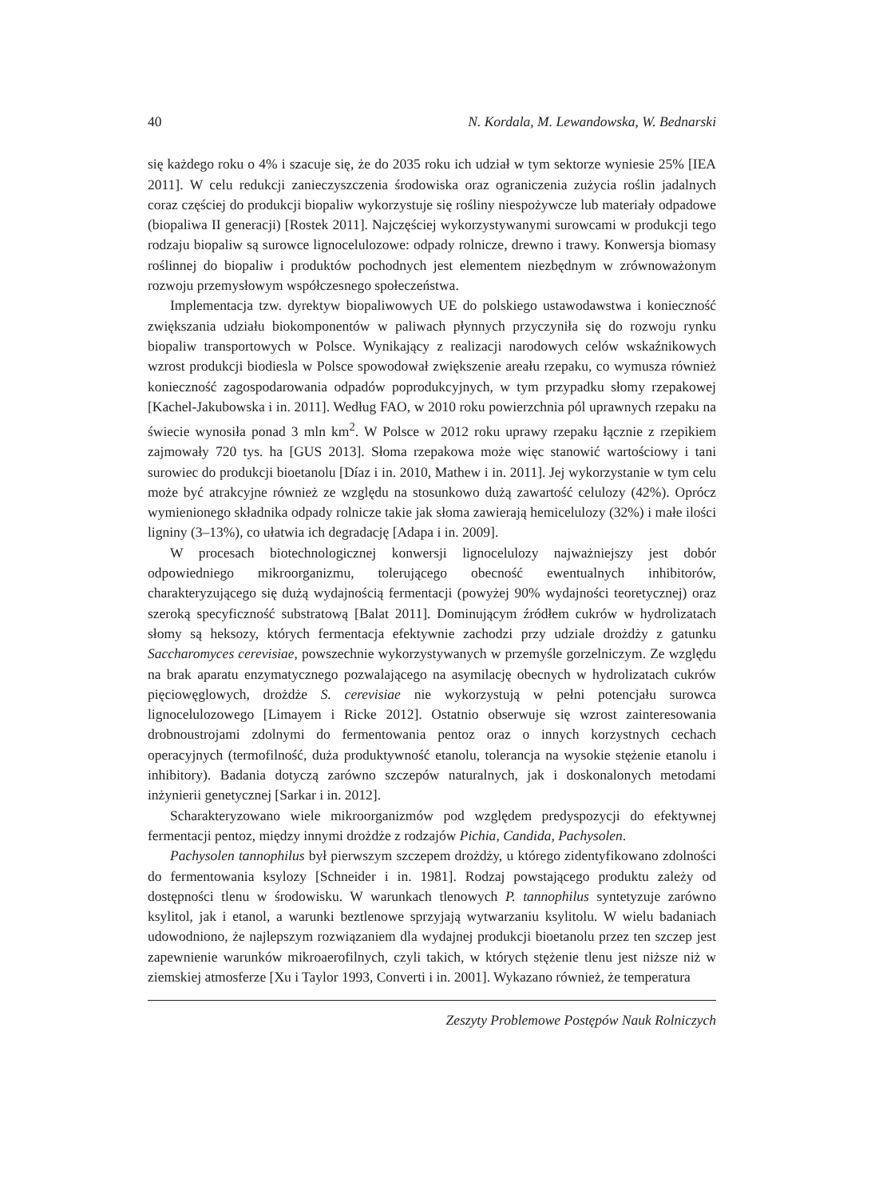40 N. Kordala, M. Lewandowska, W. Bednarski
się każdego roku o 4% i szacuje się, że do 2035 roku ich udział w tym sektorze wyniesie 25% [IEA 2011]. W celu redukcji zanieczyszczenia środowiska oraz ograniczenia zużycia roślin jadalnych coraz częściej do produkcji biopaliw wykorzystuje się rośliny niespożywcze lub materiały odpadowe (biopaliwa II generacji) [Rostek 2011]. Najczęściej wykorzystywanymi surowcami w produkcji tego rodzaju biopaliw są surowce lignocelulozowe: odpady rolnicze, drewno i trawy. Konwersja biomasy roślinnej do biopaliw i produktów pochodnych jest elementem niezbędnym w zrównoważonym rozwoju przemysłowym współczesnego społeczeństwa.
Implementacja tzw. dyrektyw biopaliwowych UE do polskiego ustawodawstwa i konieczność zwiększania udziału biokomponentów w paliwach płynnych przyczyniła się do rozwoju rynku biopaliw transportowych w Polsce. Wynikający z realizacji narodowych celów wskaźnikowych wzrost produkcji biodiesla w Polsce spowodował zwiększenie areału rzepaku, co wymusza również konieczność zagospodarowania odpadów poprodukcyjnych, w tym przypadku słomy rzepakowej [Kachel-Jakubowska i in. 2011]. Według FAO, w 2010 roku powierzchnia pól uprawnych rzepaku na świecie wynosiła ponad 3 mln km<sup>2</sup>. W Polsce w 2012 roku uprawy rzepaku łącznie z rzepikiem zajmowały 720 tys. ha [GUS 2013]. Słoma rzepakowa może więc stanowić wartościowy i tani surowiec do produkcji bioetanolu [Díaz i in. 2010, Mathew i in. 2011]. Jej wykorzystanie w tym celu może być atrakcyjne również ze względu na stosunkowo dużą zawartość celulozy (42%). Oprócz wymienionego składnika odpady rolnicze takie jak słoma zawierają hemicelulozy (32%) i małe ilości ligniny (3–13%), co ułatwia ich degradację [Adapa i in. 2009].
W procesach biotechnologicznej konwersji lignocelulozy najważniejszy jest dobór odpowiedniego mikroorganizmu, tolerującego obecność ewentualnych inhibitorów, charakteryzującego się dużą wydajnością fermentacji (powyżej 90% wydajności teoretycznej) oraz szeroką specyficzność substratową [Balat 2011]. Dominującym źródłem cukrów w hydrolizatach słomy są heksozy, których fermentacja efektywnie zachodzi przy udziale drożdży z gatunku Saccharomyces cerevisiae, powszechnie wykorzystywanych w przemyśle gorzelniczym. Ze względu na brak aparatu enzymatycznego pozwalającego na asymilację obecnych w hydrolizatach cukrów pięciowęglowych, drożdże S. cerevisiae nie wykorzystują w pełni potencjału surowca lignocelulozowego [Limayem i Ricke 2012]. Ostatnio obserwuje się wzrost zainteresowania drobnoustrojami zdolnymi do fermentowania pentoz oraz o innych korzystnych cechach operacyjnych (termofilność, duża produktywność etanolu, tolerancja na wysokie stężenie etanolu i inhibitory). Badania dotyczą zarówno szczepów naturalnych, jak i doskonalonych metodami inżynierii genetycznej [Sarkar i in. 2012].
Scharakteryzowano wiele mikroorganizmów pod względem predyspozycji do efektywnej fermentacji pentoz, między innymi drożdże z rodzajów Pichia, Candida, Pachysolen.
Pachysolen tannophilus był pierwszym szczepem drożdży, u którego zidentyfikowano zdolności do fermentowania ksylozy [Schneider i in. 1981]. Rodzaj powstającego produktu zależy od dostępności tlenu w środowisku. W warunkach tlenowych P. tannophilus syntetyzuje zarówno ksylitol, jak i etanol, a warunki beztlenowe sprzyjają wytwarzaniu ksylitolu. W wielu badaniach udowodniono, że najlepszym rozwiązaniem dla wydajnej produkcji bioetanolu przez ten szczep jest zapewnienie warunków mikroaerofilnych, czyli takich, w których stężenie tlenu jest niższe niż w ziemskiej atmosferze [Xu i Taylor 1993, Converti i in. 2001]. Wykazano również, że temperatura
Zeszyty Problemowe Postępów Nauk Rolniczych